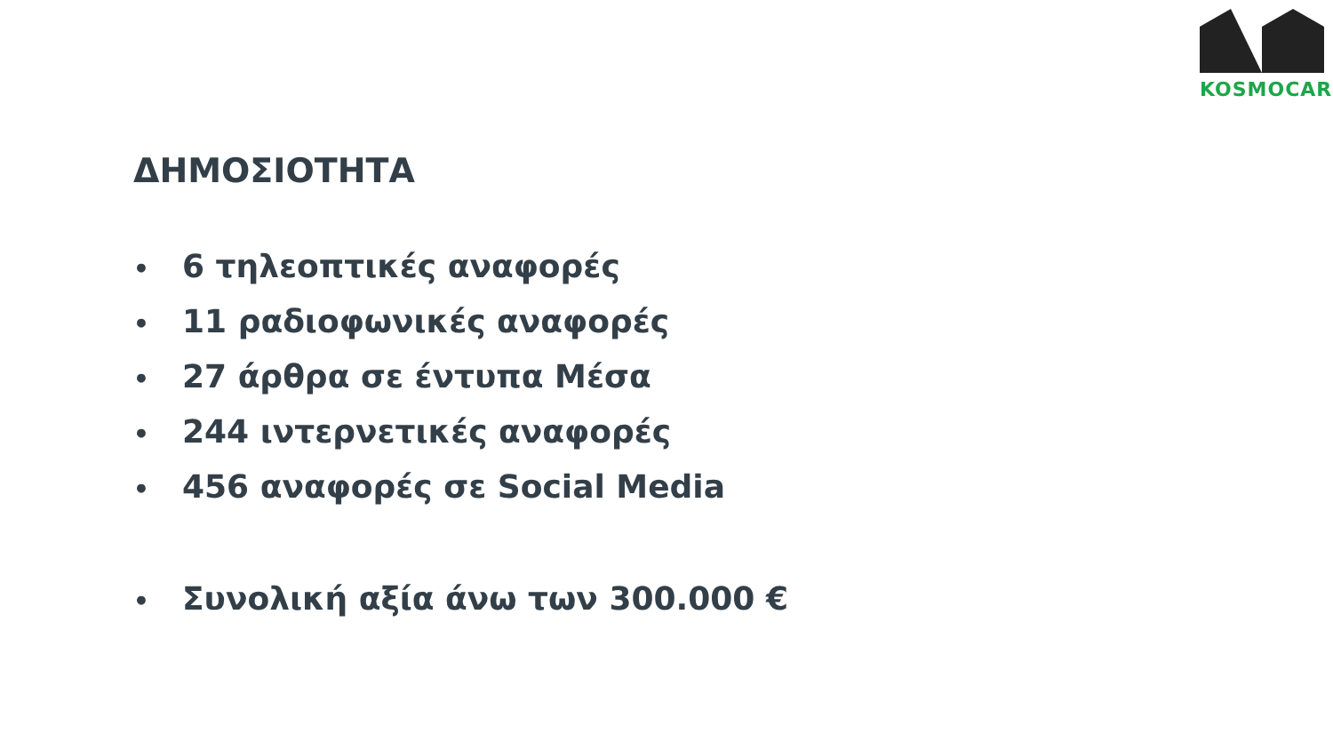KOSMOCAR
ΔΗΜΟΣΙΟΤΗΤΑ
• 6 τηλεοπτικές αναφορές
• 11 ραδιοφωνικές αναφορές
• 27 άρθρα σε έντυπα Μέσα
• 244 ιντερνετικές αναφορές
• 456 αναφορές σε Social Media
• Συνολική αξία άνω των 300.000 €